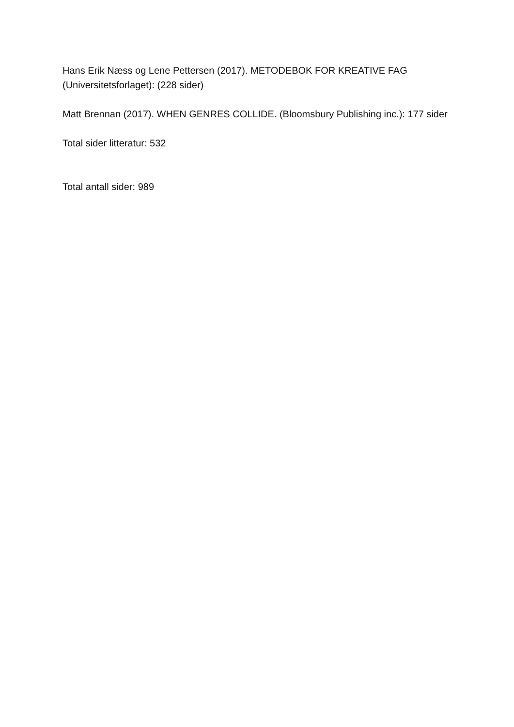Hans Erik Næss og Lene Pettersen (2017). METODEBOK FOR KREATIVE FAG (Universitetsforlaget): (228 sider)
Matt Brennan (2017). WHEN GENRES COLLIDE. (Bloomsbury Publishing inc.): 177 sider
Total sider litteratur: 532
Total antall sider: 989